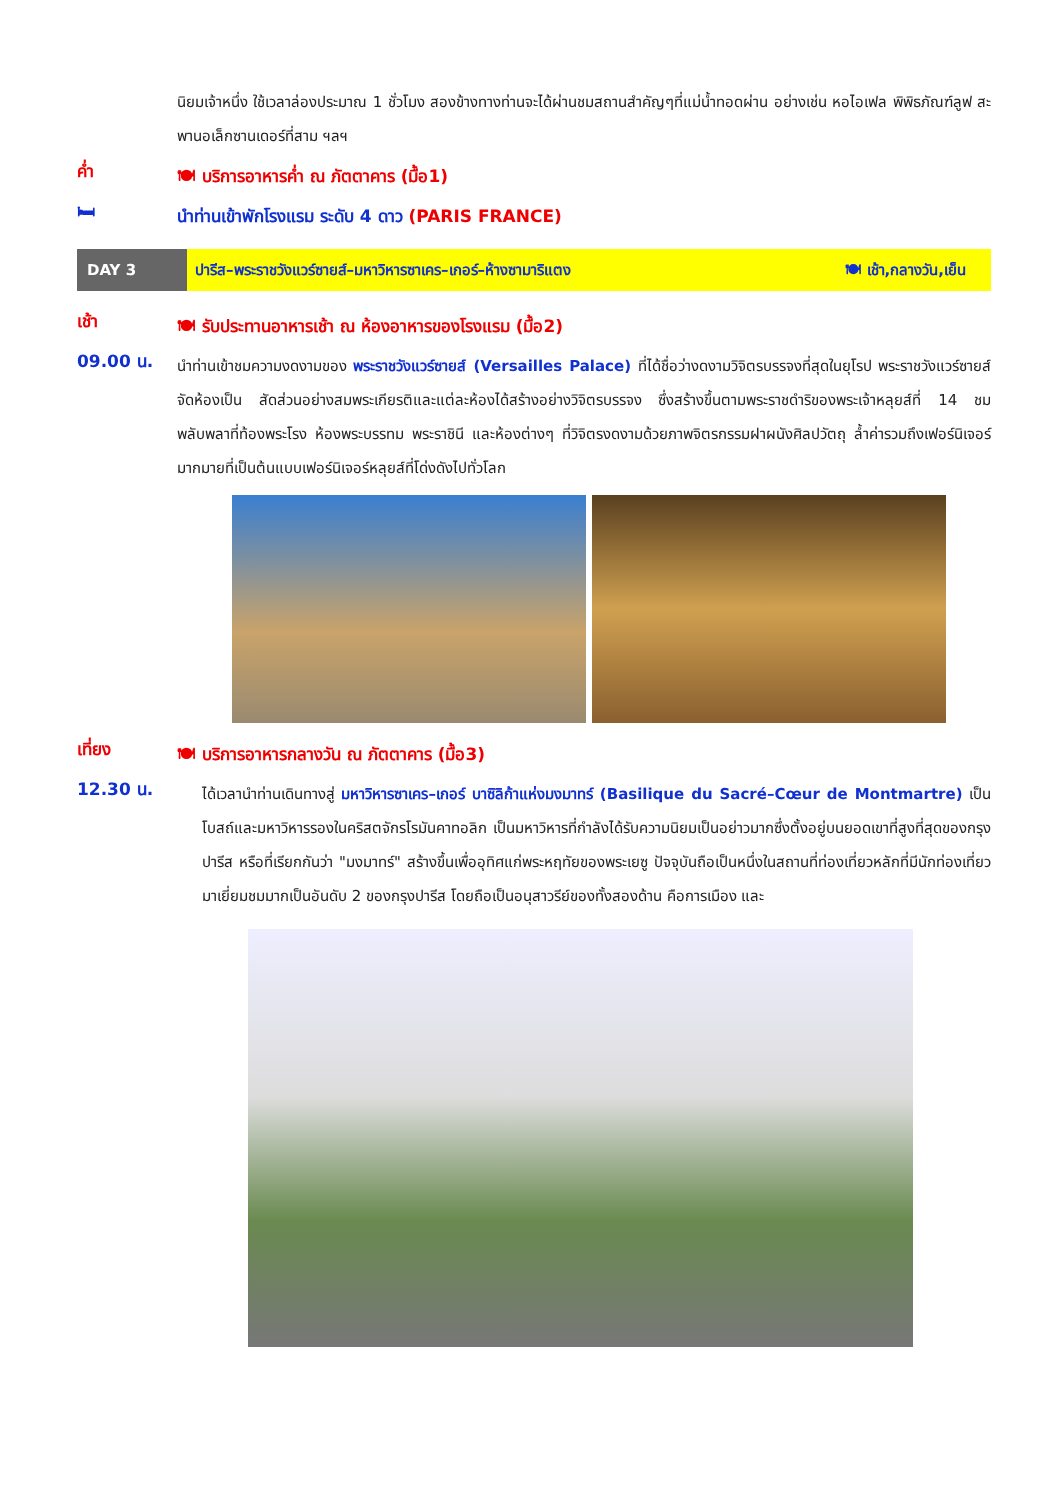นิยมเจ้าหนึ่ง ใช้เวลาล่องประมาณ 1 ชั่วโมง สองข้างทางท่านจะได้ผ่านชมสถานสำคัญๆที่แม่น้ำทอดผ่าน อย่างเช่น หอไอเฟล พิพิธภัณฑ์ลูฟ สะพานอเล็กซานเดอร์ที่สาม ฯลฯ
ค่ำ
🍽 บริการอาหารค่ำ ณ ภัตตาคาร (มื้อ1)
🛏
นำท่านเข้าพักโรงแรม ระดับ 4 ดาว (PARIS FRANCE)
DAY 3
ปารีส–พระราชวังแวร์ซายส์–มหาวิหารซาเคร–เกอร์–ห้างซามาริแตง 🍽 เช้า,กลางวัน,เย็น
เช้า
🍽 รับประทานอาหารเช้า ณ ห้องอาหารของโรงแรม (มื้อ2)
09.00 น.
นำท่านเข้าชมความงดงามของ พระราชวังแวร์ซายส์ (Versailles Palace) ที่ได้ชื่อว่างดงามวิจิตรบรรจงที่สุดในยุโรป พระราชวังแวร์ซายส์จัดห้องเป็น สัดส่วนอย่างสมพระเกียรติและแต่ละห้องได้สร้างอย่างวิจิตรบรรจง ซึ่งสร้างขึ้นตามพระราชดำริของพระเจ้าหลุยส์ที่ 14 ชมพลับพลาที่ท้องพระโรง ห้องพระบรรทม พระราชินี และห้องต่างๆ ที่วิจิตรงดงามด้วยภาพจิตรกรรมฝาผนังศิลปวัตถุ ล้ำค่ารวมถึงเฟอร์นิเจอร์มากมายที่เป็นต้นแบบเฟอร์นิเจอร์หลุยส์ที่โด่งดังไปทั่วโลก
เที่ยง
🍽 บริการอาหารกลางวัน ณ ภัตตาคาร (มื้อ3)
12.30 น.
ได้เวลานำท่านเดินทางสู่ มหาวิหารซาเคร–เกอร์ บาซิลิก้าแห่งมงมาทร์ (Basilique du Sacré–Cœur de Montmartre) เป็นโบสถ์และมหาวิหารรองในคริสตจักรโรมันคาทอลิก เป็นมหาวิหารที่กำลังได้รับความนิยมเป็นอย่าวมากซึ่งตั้งอยู่บนยอดเขาที่สูงที่สุดของกรุงปารีส หรือที่เรียกกันว่า "มงมาทร์" สร้างขึ้นเพื่ออุทิศแก่พระหฤทัยของพระเยซู ปัจจุบันถือเป็นหนึ่งในสถานที่ท่องเที่ยวหลักที่มีนักท่องเที่ยวมาเยี่ยมชมมากเป็นอันดับ 2 ของกรุงปารีส โดยถือเป็นอนุสาวรีย์ของทั้งสองด้าน คือการเมือง และ